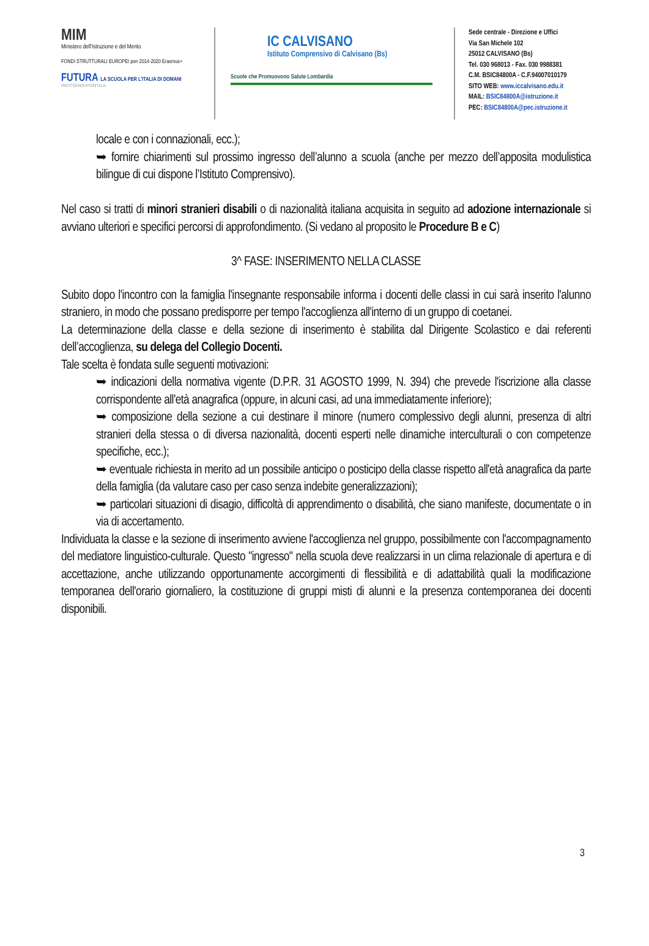MIM
Ministero dell'Istruzione e del Merito
FONDI STRUTTURALI EUROPEI pon 2014-2020 Erasmus+
FUTURA LA SCUOLA PER L'ITALIA DI DOMANI
#NEXTGENERATIONITALIA
IC CALVISANO
Istituto Comprensivo di Calvisano (Bs)
Scuole che Promuovono Salute Lombardia
Sede centrale - Direzione e Uffici
Via San Michele 102
25012 CALVISANO (Bs)
Tel. 030 968013 - Fax. 030 9988381
C.M. BSIC84800A - C.F.94007010179
SITO WEB: www.iccalvisano.edu.it
MAIL: BSIC84800A@istruzione.it
PEC: BSIC84800A@pec.istruzione.it
locale e con i connazionali, ecc.);
➥ fornire chiarimenti sul prossimo ingresso dell’alunno a scuola (anche per mezzo dell’apposita modulistica bilingue di cui dispone l’Istituto Comprensivo).
Nel caso si tratti di minori stranieri disabili o di nazionalità italiana acquisita in seguito ad adozione internazionale si avviano ulteriori e specifici percorsi di approfondimento. (Si vedano al proposito le Procedure B e C)
3^ FASE: INSERIMENTO NELLA CLASSE
Subito dopo l'incontro con la famiglia l'insegnante responsabile informa i docenti delle classi in cui sarà inserito l'alunno straniero, in modo che possano predisporre per tempo l'accoglienza all'interno di un gruppo di coetanei.
La determinazione della classe e della sezione di inserimento è stabilita dal Dirigente Scolastico e dai referenti dell’accoglienza, su delega del Collegio Docenti.
Tale scelta è fondata sulle seguenti motivazioni:
➥ indicazioni della normativa vigente (D.P.R. 31 AGOSTO 1999, N. 394) che prevede l'iscrizione alla classe corrispondente all'età anagrafica (oppure, in alcuni casi, ad una immediatamente inferiore);
➥ composizione della sezione a cui destinare il minore (numero complessivo degli alunni, presenza di altri stranieri della stessa o di diversa nazionalità, docenti esperti nelle dinamiche interculturali o con competenze specifiche, ecc.);
➥ eventuale richiesta in merito ad un possibile anticipo o posticipo della classe rispetto all'età anagrafica da parte della famiglia (da valutare caso per caso senza indebite generalizzazioni);
➥ particolari situazioni di disagio, difficoltà di apprendimento o disabilità, che siano manifeste, documentate o in via di accertamento.
Individuata la classe e la sezione di inserimento avviene l'accoglienza nel gruppo, possibilmente con l'accompagnamento del mediatore linguistico-culturale. Questo "ingresso" nella scuola deve realizzarsi in un clima relazionale di apertura e di accettazione, anche utilizzando opportunamente accorgimenti di flessibilità e di adattabilità quali la modificazione temporanea dell'orario giornaliero, la costituzione di gruppi misti di alunni e la presenza contemporanea dei docenti disponibili.
3